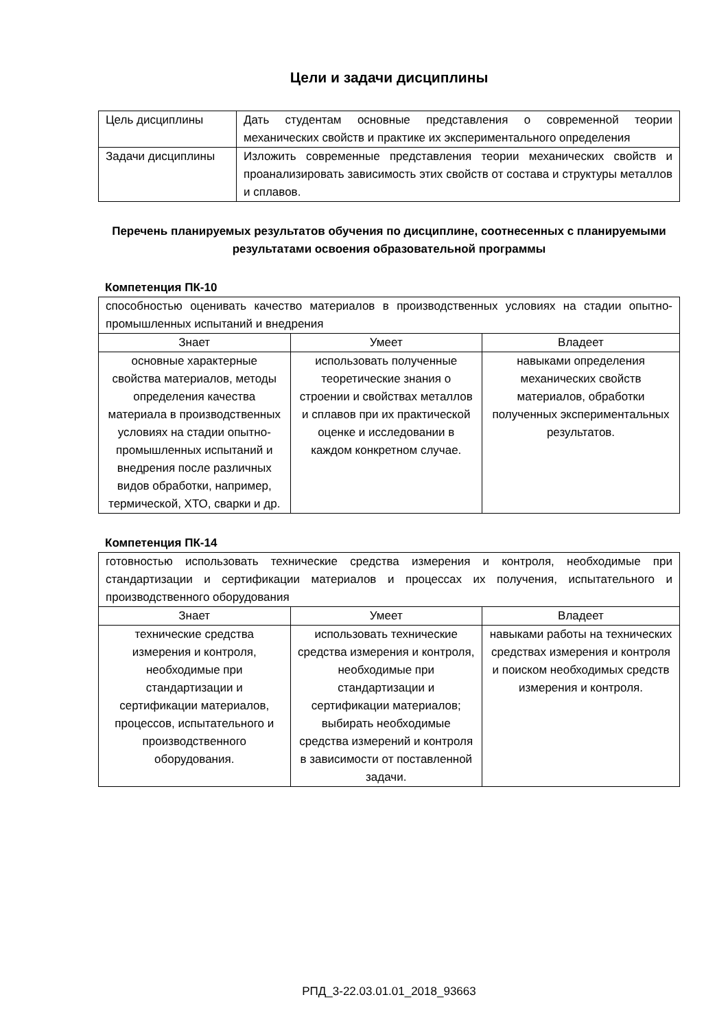Цели и задачи дисциплины
| Цель дисциплины | Дать студентам основные представления о современной теории механических свойств и практике их экспериментального определения |
| Задачи дисциплины | Изложить современные представления теории механических свойств и проанализировать зависимость этих свойств от состава и структуры металлов и сплавов. |
Перечень планируемых результатов обучения по дисциплине, соотнесенных с планируемыми результатами освоения образовательной программы
Компетенция ПК-10
| способностью оценивать качество материалов в производственных условиях на стадии опытно-промышленных испытаний и внедрения | | |
| Знает | Умеет | Владеет |
| основные характерные свойства материалов, методы определения качества материала в производственных условиях на стадии опытно-промышленных испытаний и внедрения после различных видов обработки, например, термической, ХТО, сварки и др. | использовать полученные теоретические знания о строении и свойствах металлов и сплавов при их практической оценке и исследовании в каждом конкретном случае. | навыками определения механических свойств материалов, обработки полученных экспериментальных результатов. |
Компетенция ПК-14
| готовностью использовать технические средства измерения и контроля, необходимые при стандартизации и сертификации материалов и процессах их получения, испытательного и производственного оборудования | | |
| Знает | Умеет | Владеет |
| технические средства измерения и контроля, необходимые при стандартизации и сертификации материалов, процессов, испытательного и производственного оборудования. | использовать технические средства измерения и контроля, необходимые при стандартизации и сертификации материалов; выбирать необходимые средства измерений и контроля в зависимости от поставленной задачи. | навыками работы на технических средствах измерения и контроля и поиском необходимых средств измерения и контроля. |
РПД_3-22.03.01.01_2018_93663